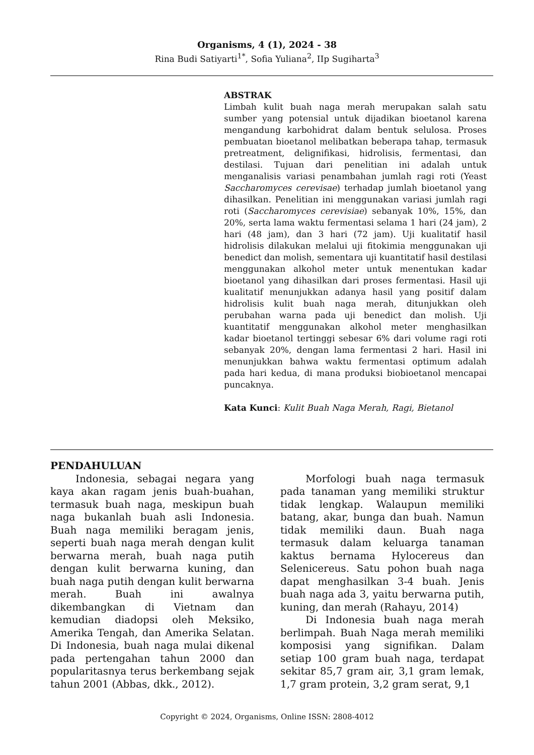Organisms, 4 (1), 2024 - 38
Rina Budi Satiyarti<sup>1*</sup>, Sofia Yuliana<sup>2</sup>, IIp Sugiharta<sup>3</sup>
ABSTRAK
Limbah kulit buah naga merah merupakan salah satu sumber yang potensial untuk dijadikan bioetanol karena mengandung karbohidrat dalam bentuk selulosa. Proses pembuatan bioetanol melibatkan beberapa tahap, termasuk pretreatment, delignifikasi, hidrolisis, fermentasi, dan destilasi. Tujuan dari penelitian ini adalah untuk menganalisis variasi penambahan jumlah ragi roti (Yeast Saccharomyces cerevisae) terhadap jumlah bioetanol yang dihasilkan. Penelitian ini menggunakan variasi jumlah ragi roti (Saccharomyces cerevisiae) sebanyak 10%, 15%, dan 20%, serta lama waktu fermentasi selama 1 hari (24 jam), 2 hari (48 jam), dan 3 hari (72 jam). Uji kualitatif hasil hidrolisis dilakukan melalui uji fitokimia menggunakan uji benedict dan molish, sementara uji kuantitatif hasil destilasi menggunakan alkohol meter untuk menentukan kadar bioetanol yang dihasilkan dari proses fermentasi. Hasil uji kualitatif menunjukkan adanya hasil yang positif dalam hidrolisis kulit buah naga merah, ditunjukkan oleh perubahan warna pada uji benedict dan molish. Uji kuantitatif menggunakan alkohol meter menghasilkan kadar bioetanol tertinggi sebesar 6% dari volume ragi roti sebanyak 20%, dengan lama fermentasi 2 hari. Hasil ini menunjukkan bahwa waktu fermentasi optimum adalah pada hari kedua, di mana produksi biobioetanol mencapai puncaknya.
Kata Kunci: Kulit Buah Naga Merah, Ragi, Bietanol
PENDAHULUAN
Indonesia, sebagai negara yang kaya akan ragam jenis buah-buahan, termasuk buah naga, meskipun buah naga bukanlah buah asli Indonesia. Buah naga memiliki beragam jenis, seperti buah naga merah dengan kulit berwarna merah, buah naga putih dengan kulit berwarna kuning, dan buah naga putih dengan kulit berwarna merah. Buah ini awalnya dikembangkan di Vietnam dan kemudian diadopsi oleh Meksiko, Amerika Tengah, dan Amerika Selatan. Di Indonesia, buah naga mulai dikenal pada pertengahan tahun 2000 dan popularitasnya terus berkembang sejak tahun 2001 (Abbas, dkk., 2012).
Morfologi buah naga termasuk pada tanaman yang memiliki struktur tidak lengkap. Walaupun memiliki batang, akar, bunga dan buah. Namun tidak memiliki daun. Buah naga termasuk dalam keluarga tanaman kaktus bernama Hylocereus dan Selenicereus. Satu pohon buah naga dapat menghasilkan 3-4 buah. Jenis buah naga ada 3, yaitu berwarna putih, kuning, dan merah (Rahayu, 2014)
Di Indonesia buah naga merah berlimpah. Buah Naga merah memiliki komposisi yang signifikan. Dalam setiap 100 gram buah naga, terdapat sekitar 85,7 gram air, 3,1 gram lemak, 1,7 gram protein, 3,2 gram serat, 9,1
Copyright © 2024, Organisms, Online ISSN: 2808-4012